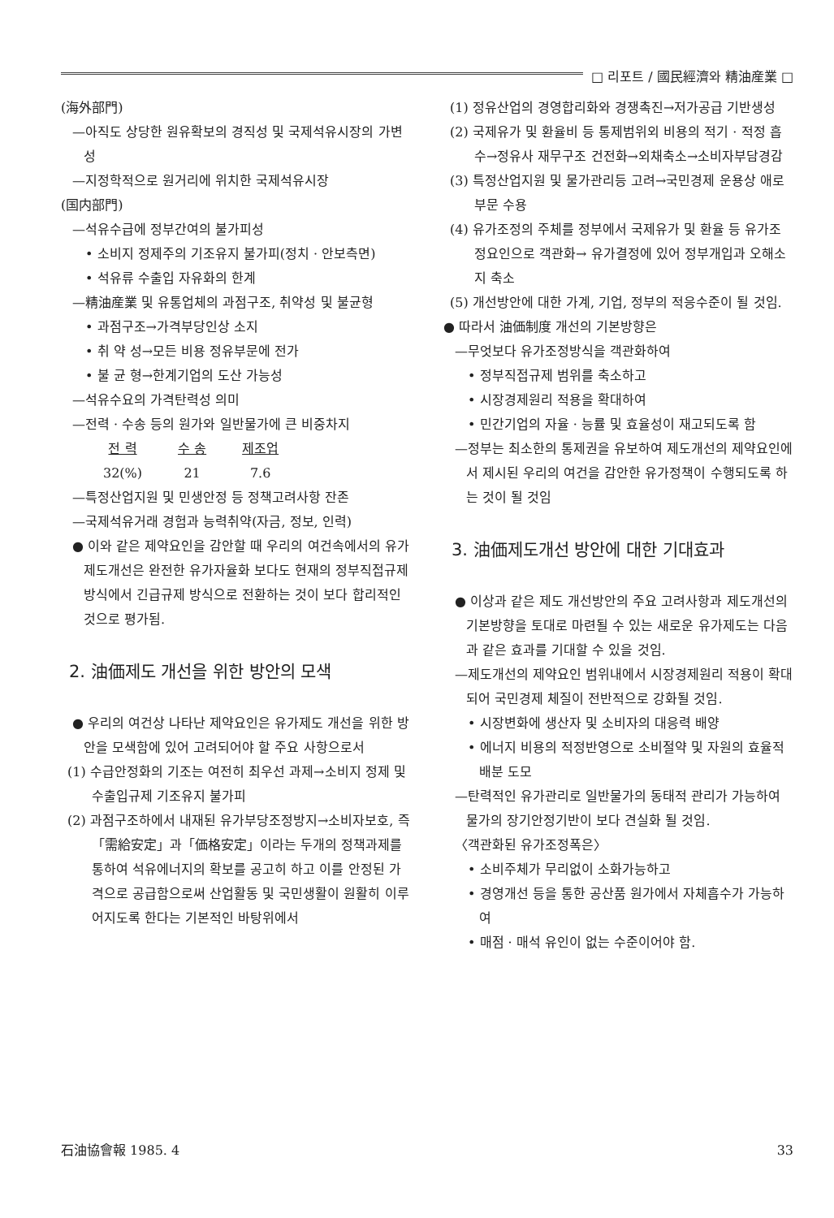□ 리포트 / 國民經濟와 精油産業 □
(海外部門)
—아직도 상당한 원유확보의 경직성 및 국제석유시장의 가변성
—지정학적으로 원거리에 위치한 국제석유시장
(国内部門)
—석유수급에 정부간여의 불가피성
• 소비지 정제주의 기조유지 불가피(정치 · 안보측면)
• 석유류 수출입 자유화의 한계
—精油産業 및 유통업체의 과점구조, 취약성 및 불균형
• 과점구조→가격부당인상 소지
• 취 약 성→모든 비용 정유부문에 전가
• 불 균 형→한계기업의 도산 가능성
—석유수요의 가격탄력성 의미
—전력 · 수송 등의 원가와 일반물가에 큰 비중차지
| 전 력 | 수 송 | 제조업 |
| --- | --- | --- |
| 32(%) | 21 | 7.6 |
—특정산업지원 및 민생안정 등 정책고려사항 잔존
—국제석유거래 경험과 능력취약(자금, 정보, 인력)
● 이와 같은 제약요인을 감안할 때 우리의 여건속에서의 유가제도개선은 완전한 유가자율화 보다도 현재의 정부직접규제 방식에서 긴급규제 방식으로 전환하는 것이 보다 합리적인 것으로 평가됨.
2. 油価제도 개선을 위한 방안의 모색
● 우리의 여건상 나타난 제약요인은 유가제도 개선을 위한 방안을 모색함에 있어 고려되어야 할 주요 사항으로서
(1) 수급안정화의 기조는 여전히 최우선 과제→소비지 정제 및 수출입규제 기조유지 불가피
(2) 과점구조하에서 내재된 유가부당조정방지→소비자보호, 즉「需給安定」과「価格安定」이라는 두개의 정책과제를 통하여 석유에너지의 확보를 공고히 하고 이를 안정된 가격으로 공급함으로써 산업활동 및 국민생활이 원활히 이루어지도록 한다는 기본적인 바탕위에서
(1) 정유산업의 경영합리화와 경쟁촉진→저가공급 기반생성
(2) 국제유가 및 환율비 등 통제범위외 비용의 적기 · 적정 흡수→정유사 재무구조 건전화→외채축소→소비자부담경감
(3) 특정산업지원 및 물가관리등 고려→국민경제 운용상 애로부문 수용
(4) 유가조정의 주체를 정부에서 국제유가 및 환율 등 유가조정요인으로 객관화→ 유가결정에 있어 정부개입과 오해소지 축소
(5) 개선방안에 대한 가계, 기업, 정부의 적응수준이 될 것임.
● 따라서 油価制度 개선의 기본방향은
—무엇보다 유가조정방식을 객관화하여
• 정부직접규제 범위를 축소하고
• 시장경제원리 적용을 확대하여
• 민간기업의 자율 · 능률 및 효율성이 재고되도록 함
—정부는 최소한의 통제권을 유보하여 제도개선의 제약요인에서 제시된 우리의 여건을 감안한 유가정책이 수행되도록 하는 것이 될 것임
3. 油価제도개선 방안에 대한 기대효과
● 이상과 같은 제도 개선방안의 주요 고려사항과 제도개선의 기본방향을 토대로 마련될 수 있는 새로운 유가제도는 다음과 같은 효과를 기대할 수 있을 것임.
—제도개선의 제약요인 범위내에서 시장경제원리 적용이 확대되어 국민경제 체질이 전반적으로 강화될 것임.
• 시장변화에 생산자 및 소비자의 대응력 배양
• 에너지 비용의 적정반영으로 소비절약 및 자원의 효율적 배분 도모
—탄력적인 유가관리로 일반물가의 동태적 관리가 가능하여 물가의 장기안정기반이 보다 견실화 될 것임.
〈객관화된 유가조정폭은〉
• 소비주체가 무리없이 소화가능하고
• 경영개선 등을 통한 공산품 원가에서 자체흡수가 가능하여
• 매점 · 매석 유인이 없는 수준이어야 함.
石油協會報 1985. 4 33